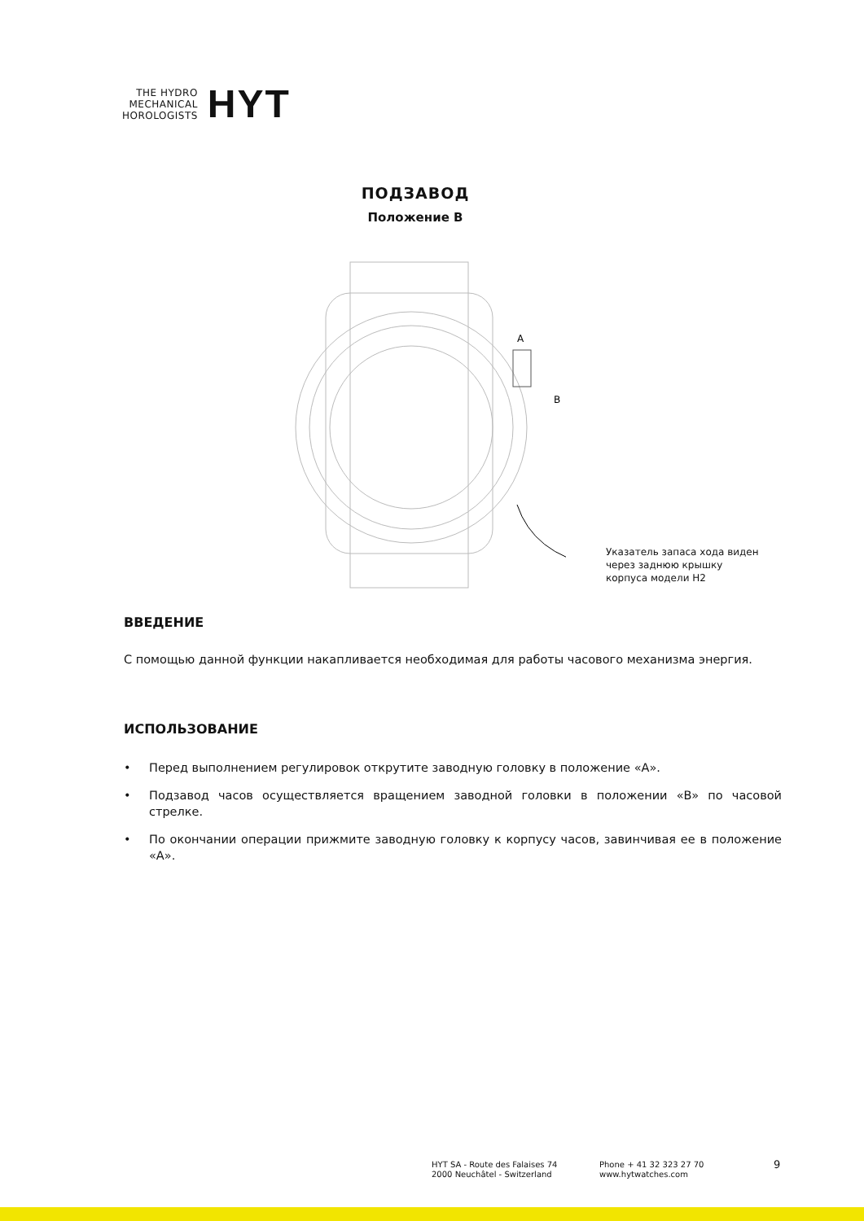THE HYDRO
MECHANICAL
HOROLOGISTS
HYT
ПОДЗАВОД
Положение B
A
B
Указатель запаса хода виден
через заднюю крышку
корпуса модели H2
ВВЕДЕНИЕ
С помощью данной функции накапливается необходимая для работы часового механизма энергия.
ИСПОЛЬЗОВАНИЕ
• Перед выполнением регулировок открутите заводную головку в положение «A».
• Подзавод часов осуществляется вращением заводной головки в положении «B» по часовой стрелке.
• По окончании операции прижмите заводную головку к корпусу часов, завинчивая ее в положение «A».
HYT SA - Route des Falaises 74
2000 Neuchâtel - Switzerland
Phone + 41 32 323 27 70
www.hytwatches.com
9